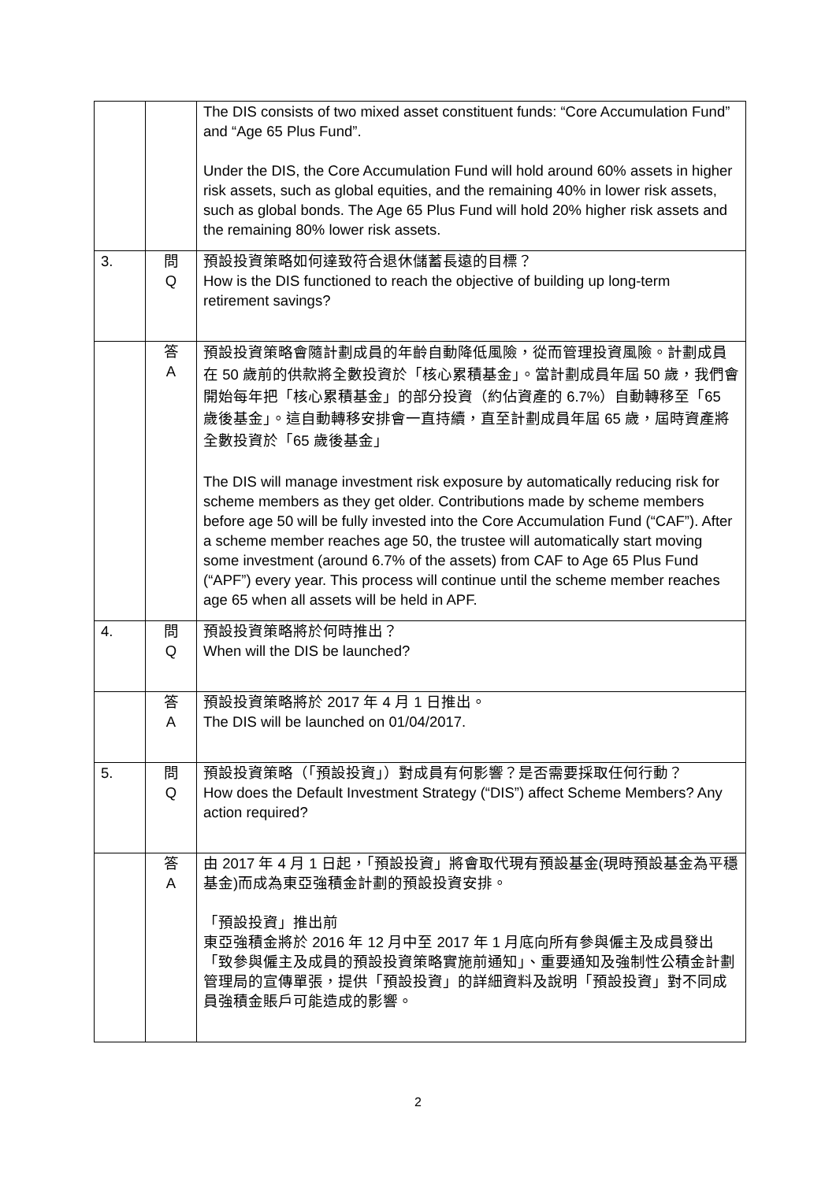| | | The DIS consists of two mixed asset constituent funds: “Core Accumulation Fund” and “Age 65 Plus Fund”. Under the DIS, the Core Accumulation Fund will hold around 60% assets in higher risk assets, such as global equities, and the remaining 40% in lower risk assets, such as global bonds. The Age 65 Plus Fund will hold 20% higher risk assets and the remaining 80% lower risk assets. |
| 3. | 問 Q | 預設投資策略如何達致符合退休儲蓄長遠的目標？ How is the DIS functioned to reach the objective of building up long-term retirement savings? |
| | 答 A | 預設投資策略會隨計劃成員的年齡自動降低風險，從而管理投資風險。計劃成員在 50 歲前的供款將全數投資於「核心累積基金」。當計劃成員年屆 50 歲，我們會開始每年把「核心累積基金」的部分投資（約佔資產的 6.7%）自動轉移至「65 歲後基金」。這自動轉移安排會一直持續，直至計劃成員年屆 65 歲，屆時資產將全數投資於「65 歲後基金」 The DIS will manage investment risk exposure by automatically reducing risk for scheme members as they get older. Contributions made by scheme members before age 50 will be fully invested into the Core Accumulation Fund (“CAF”). After a scheme member reaches age 50, the trustee will automatically start moving some investment (around 6.7% of the assets) from CAF to Age 65 Plus Fund (“APF”) every year. This process will continue until the scheme member reaches age 65 when all assets will be held in APF. |
| 4. | 問 Q | 預設投資策略將於何時推出？ When will the DIS be launched? |
| | 答 A | 預設投資策略將於 2017 年 4 月 1 日推出。 The DIS will be launched on 01/04/2017. |
| 5. | 問 Q | 預設投資策略（「預設投資」）對成員有何影響？是否需要採取任何行動？ How does the Default Investment Strategy (“DIS”) affect Scheme Members? Any action required? |
| | 答 A | 由 2017 年 4 月 1 日起，「預設投資」將會取代現有預設基金(現時預設基金為平穩基金)而成為東亞強積金計劃的預設投資安排。 「預設投資」推出前 東亞強積金將於 2016 年 12 月中至 2017 年 1 月底向所有參與僱主及成員發出「致參與僱主及成員的預設投資策略實施前通知」、重要通知及強制性公積金計劃管理局的宣傳單張，提供「預設投資」的詳細資料及說明「預設投資」對不同成員強積金賬戶可能造成的影響。 |
2